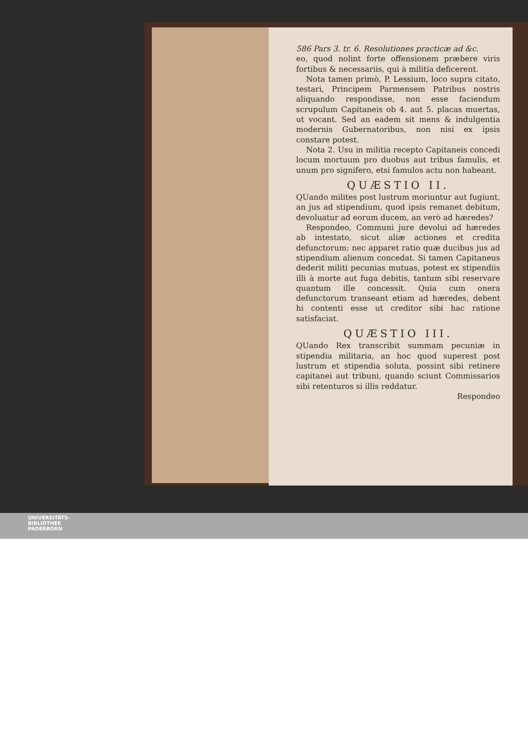586 Pars 3. tr. 6. Resolutiones practicæ ad &c.
eo, quod nolint forte offensionem præbere viris fortibus & necessariis, qui à militia deficerent.
Nota tamen primò, P. Lessium, loco supra citato, testari, Principem Parmensem Patribus nostris aliquando respondisse, non esse faciendum scrupulum Capitaneis ob 4. aut 5. placas muertas, ut vocant. Sed an eadem sit mens & indulgentia modernis Gubernatoribus, non nisi ex ipsis constare potest.
Nota 2. Usu in militia recepto Capitaneis concedi locum mortuum pro duobus aut tribus famulis, et unum pro signifero, etsi famulos actu non habeant.
QUÆSTIO II.
QUando milites post lustrum moriuntur aut fugiunt, an jus ad stipendium, quod ipsis remanet debitum, devoluatur ad eorum ducem, an verò ad hæredes?
Respondeo, Communi jure devolui ad hæredes ab intestato, sicut aliæ actiones et credita defunctorum: nec apparet ratio quæ ducibus jus ad stipendium alienum concedat. Si tamen Capitaneus dederit militi pecunias mutuas, potest ex stipendiis illi à morte aut fuga debitis, tantum sibi reservare quantum ille concessit. Quia cum onera defunctorum transeant etiam ad hæredes, debent hi contenti esse ut creditor sibi hac ratione satisfaciat.
QUÆSTIO III.
QUando Rex transcribit summam pecuniæ in stipendia militaria, an hoc quod superest post lustrum et stipendia soluta, possint sibi retinere capitanei aut tribuni, quando sciunt Commissarios sibi retenturos si illis reddatur.
Respondeo
UNIVERSITÄTS-
BIBLIOTHEK
PADERBORN